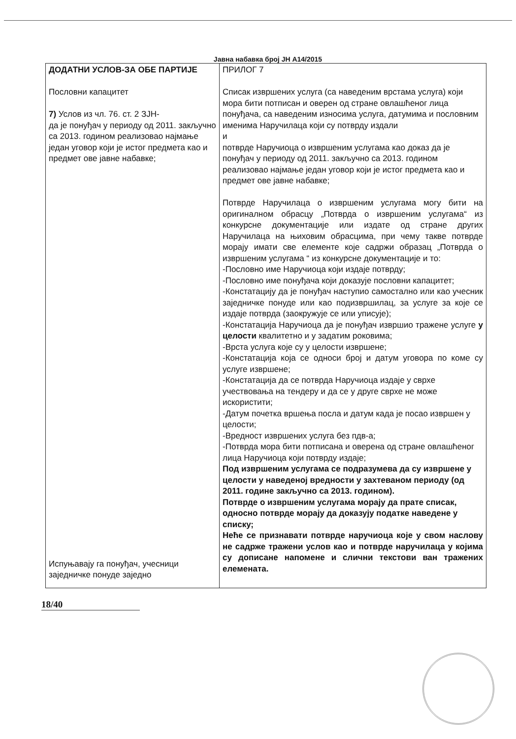Јавна набавка број ЈН А14/2015
| ДОДАТНИ УСЛОВ-ЗА ОБЕ ПАРТИЈЕ Пословни капацитет 7) Услов из чл. 76. ст. 2 ЗЈН- да је понуђач у периоду од 2011. закључно са 2013. годином реализовао најмање један уговор који је истог предмета као и предмет ове јавне набавке; Испуњавају га понуђач, учесници заједничке понуде заједно | ПРИЛОГ 7 Списак извршених услуга (са наведеним врстама услуга) који мора бити потписан и оверен од стране овлашћеног лица понуђача, са наведеним износима услуга, датумима и пословним именима Наручилаца који су потврду издали и потврде Наручиоца о извршеним услугама као доказ да је понуђач у периоду од 2011. закључно са 2013. годином реализовао најмање један уговор који је истог предмета као и предмет ове јавне набавке; Потврде Наручилаца о извршеним услугама могу бити на оригиналном обрасцу „Потврда о извршеним услугама“ из конкурсне документације или издате од стране других Наручилаца на њиховим обрасцима, при чему такве потврде морају имати све елементе које садржи образац „Потврда о извршеним услугама “ из конкурсне документације и то: -Пословно име Наручиоца који издаје потврду; -Пословно име понуђача који доказује пословни капацитет; -Констатацију да је понуђач наступио самостално или као учесник заједничке понуде или као подизвршилац, за услуге за које се издаје потврда (заокружује се или уписује); -Констатација Наручиоца да је понуђач извршио тражене услуге у целости квалитетно и у задатим роковима; -Врста услуга које су у целости извршене; -Констатација која се односи број и датум уговора по коме су услуге извршене; -Констатација да се потврда Наручиоца издаје у сврхе учествовања на тендеру и да се у друге сврхе не може искористити; -Датум почетка вршења посла и датум када је посао извршен у целости; -Вредност извршених услуга без пдв-а; -Потврда мора бити потписана и оверена од стране овлашћеног лица Наручиоца који потврду издаје; Под извршеним услугама се подразумева да су извршене у целости у наведеној вредности у захтеваном периоду (од 2011. године закључно са 2013. годином). Потврде о извршеним услугама морају да прате списак, односно потврде морају да доказују податке наведене у списку; Нећe се признавати потврде наручиоца које у свом наслову не садрже тражени услов као и потврде наручилаца у којима су дописане напомене и слични текстови ван тражених елемената. |
18/40